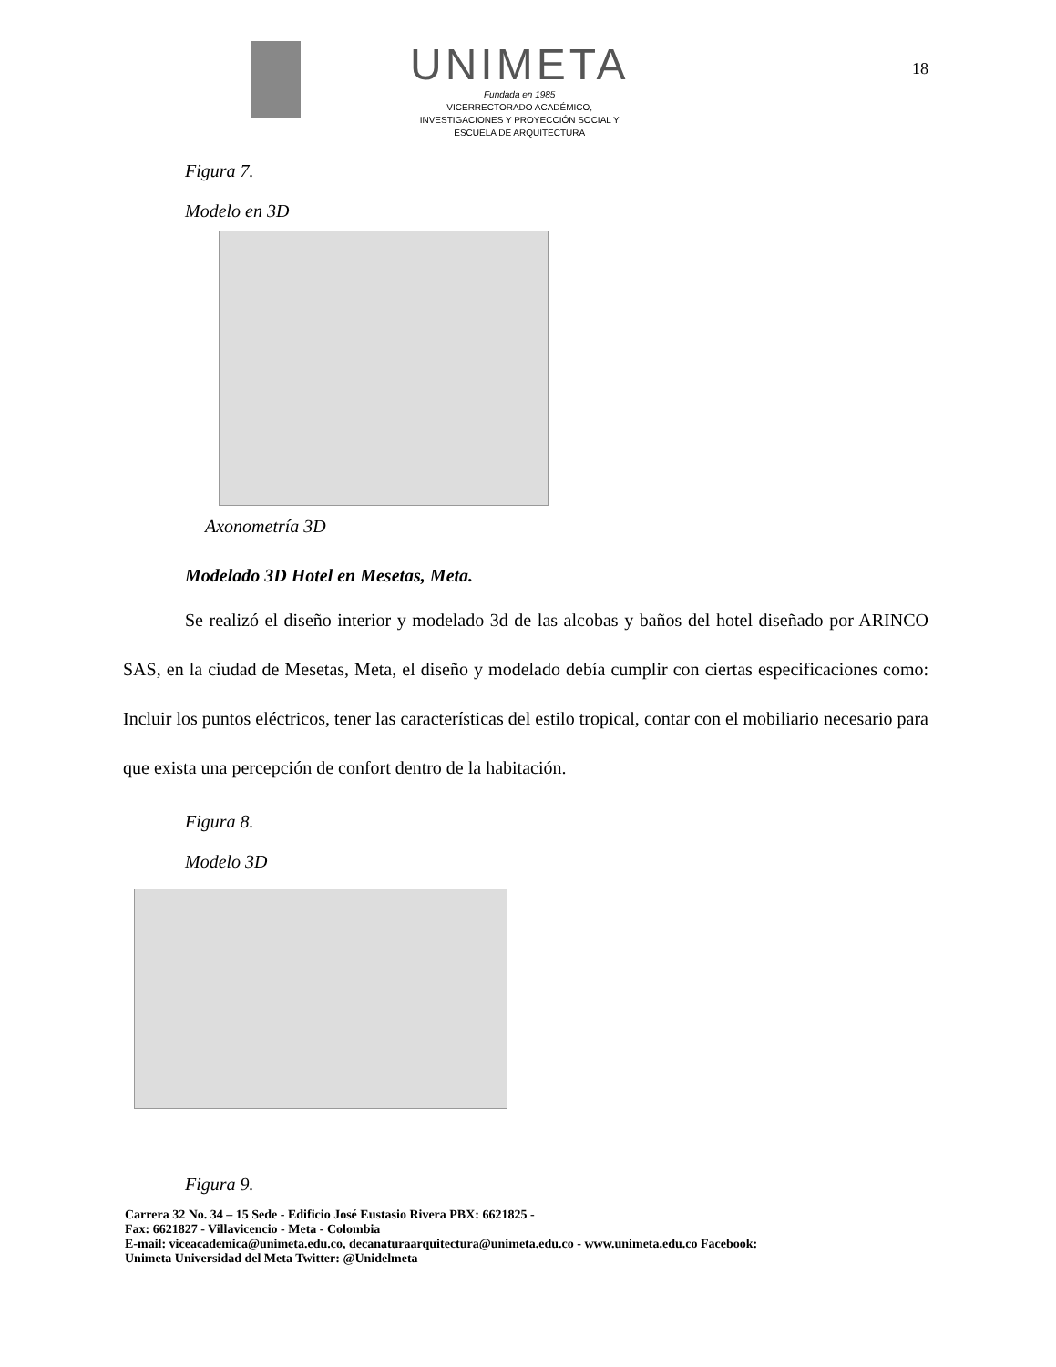UNIMETA
Fundada en 1985
VICERRECTORADO ACADÉMICO,
INVESTIGACIONES Y PROYECCIÓN SOCIAL Y
ESCUELA DE ARQUITECTURA
18
Figura 7.
Modelo en 3D
Axonometría 3D
Modelado 3D Hotel en Mesetas, Meta.
Se realizó el diseño interior y modelado 3d de las alcobas y baños del hotel diseñado por ARINCO SAS, en la ciudad de Mesetas, Meta, el diseño y modelado debía cumplir con ciertas especificaciones como: Incluir los puntos eléctricos, tener las características del estilo tropical, contar con el mobiliario necesario para que exista una percepción de confort dentro de la habitación.
Figura 8.
Modelo 3D
Figura 9.
Carrera 32 No. 34 – 15 Sede - Edificio José Eustasio Rivera PBX: 6621825 -
Fax: 6621827 - Villavicencio - Meta - Colombia
E-mail: viceacademica@unimeta.edu.co, decanaturaarquitectura@unimeta.edu.co - www.unimeta.edu.co Facebook:
Unimeta Universidad del Meta Twitter: @Unidelmeta